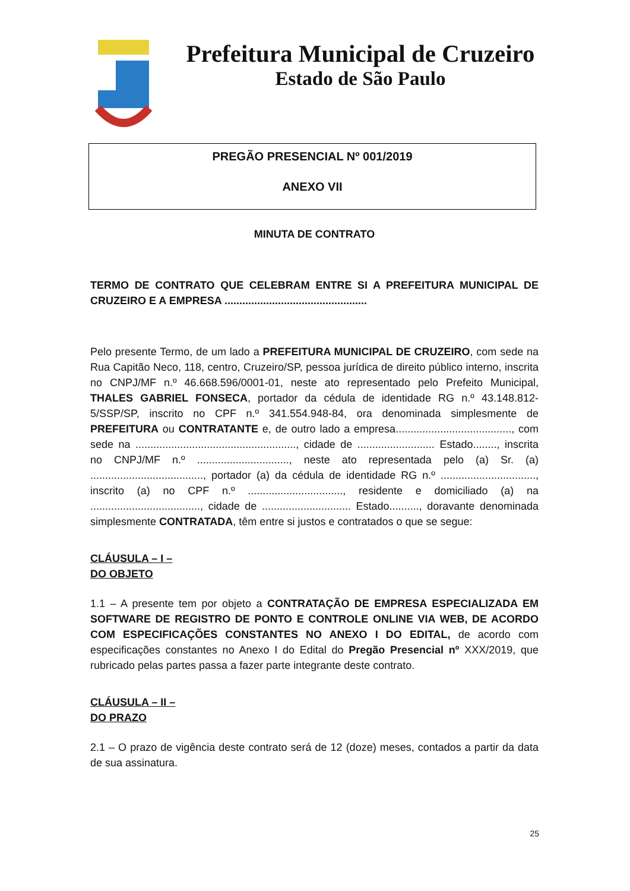Prefeitura Municipal de Cruzeiro
Estado de São Paulo
PREGÃO PRESENCIAL Nº 001/2019
ANEXO VII
MINUTA DE CONTRATO
TERMO DE CONTRATO QUE CELEBRAM ENTRE SI A PREFEITURA MUNICIPAL DE CRUZEIRO E A EMPRESA ................................................
Pelo presente Termo, de um lado a PREFEITURA MUNICIPAL DE CRUZEIRO, com sede na Rua Capitão Neco, 118, centro, Cruzeiro/SP, pessoa jurídica de direito público interno, inscrita no CNPJ/MF n.º 46.668.596/0001-01, neste ato representado pelo Prefeito Municipal, THALES GABRIEL FONSECA, portador da cédula de identidade RG n.º 43.148.812-5/SSP/SP, inscrito no CPF n.º 341.554.948-84, ora denominada simplesmente de PREFEITURA ou CONTRATANTE e, de outro lado a empresa......................................., com sede na ......................................................, cidade de .......................... Estado........, inscrita no CNPJ/MF n.º ..............................., neste ato representada pelo (a) Sr. (a) ......................................, portador (a) da cédula de identidade RG n.º ................................, inscrito (a) no CPF n.º ................................, residente e domiciliado (a) na ....................................., cidade de .............................. Estado.........., doravante denominada simplesmente CONTRATADA, têm entre si justos e contratados o que se segue:
CLÁUSULA – I –
DO OBJETO
1.1 – A presente tem por objeto a CONTRATAÇÃO DE EMPRESA ESPECIALIZADA EM SOFTWARE DE REGISTRO DE PONTO E CONTROLE ONLINE VIA WEB, DE ACORDO COM ESPECIFICAÇÕES CONSTANTES NO ANEXO I DO EDITAL, de acordo com especificações constantes no Anexo I do Edital do Pregão Presencial nº XXX/2019, que rubricado pelas partes passa a fazer parte integrante deste contrato.
CLÁUSULA – II –
DO PRAZO
2.1 – O prazo de vigência deste contrato será de 12 (doze) meses, contados a partir da data de sua assinatura.
25